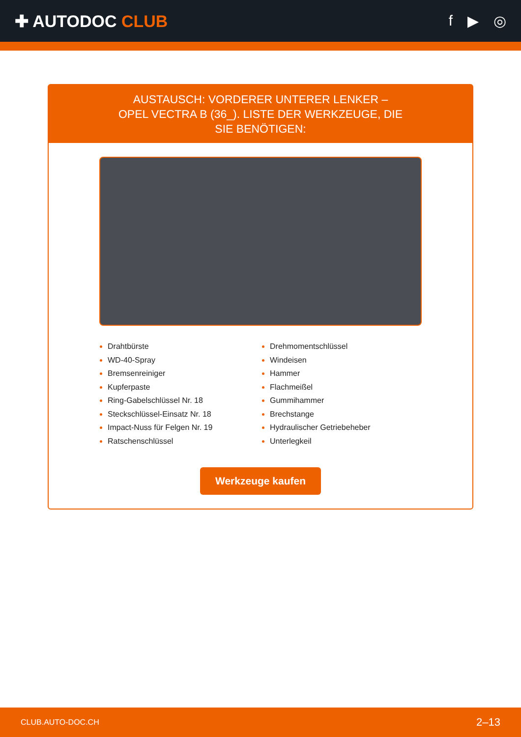✚ AUTODOC CLUB f ▶ ◎
AUSTAUSCH: VORDERER UNTERER LENKER – OPEL VECTRA B (36_). LISTE DER WERKZEUGE, DIE SIE BENÖTIGEN:
Drahtbürste
WD-40-Spray
Bremsenreiniger
Kupferpaste
Ring-Gabelschlüssel Nr. 18
Steckschlüssel-Einsatz Nr. 18
Impact-Nuss für Felgen Nr. 19
Ratschenschlüssel
Drehmomentschlüssel
Windeisen
Hammer
Flachmeißel
Gummihammer
Brechstange
Hydraulischer Getriebeheber
Unterlegkeil
Werkzeuge kaufen
CLUB.AUTO-DOC.CH 2–13